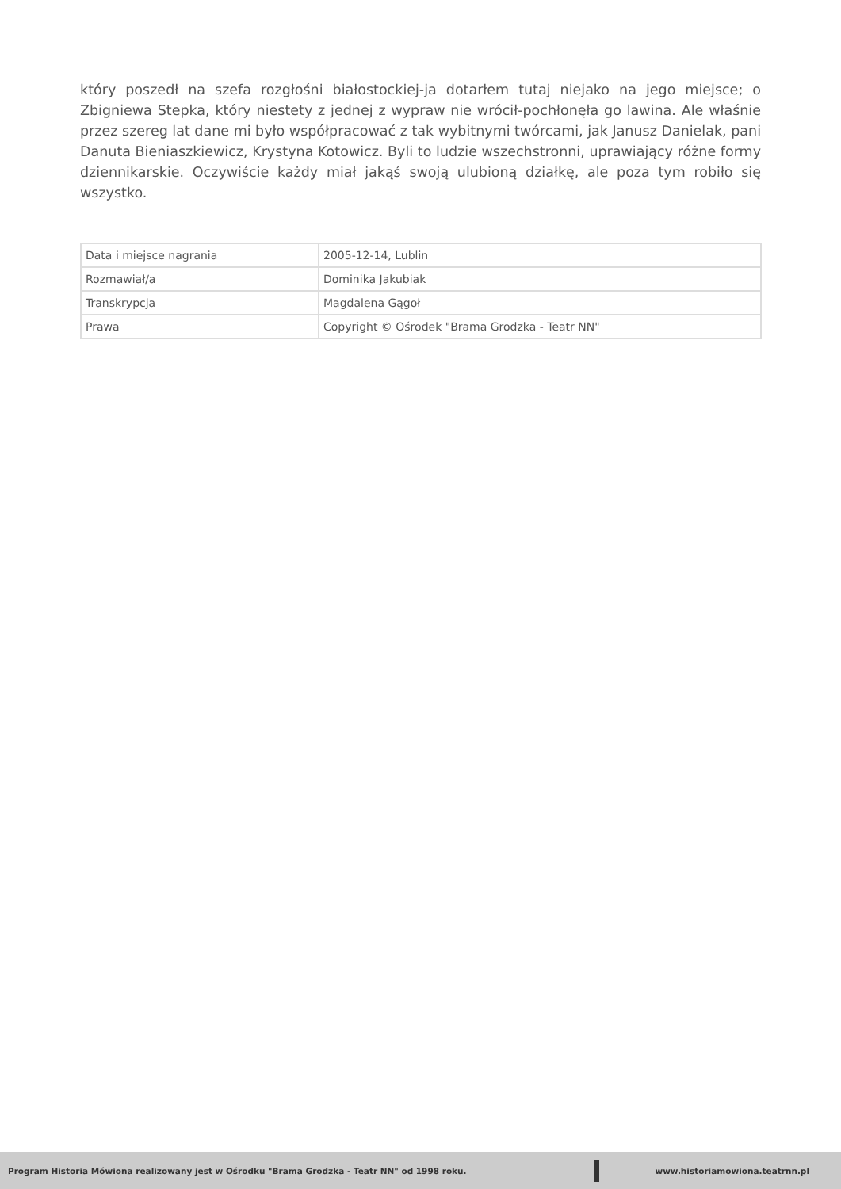który poszedł na szefa rozgłośni białostockiej-ja dotarłem tutaj niejako na jego miejsce; o Zbigniewa Stepka, który niestety z jednej z wypraw nie wrócił-pochłonęła go lawina. Ale właśnie przez szereg lat dane mi było współpracować z tak wybitnymi twórcami, jak Janusz Danielak, pani Danuta Bieniaszkiewicz, Krystyna Kotowicz. Byli to ludzie wszechstronni, uprawiający różne formy dziennikarskie. Oczywiście każdy miał jakąś swoją ulubioną działkę, ale poza tym robiło się wszystko.
| Data i miejsce nagrania | 2005-12-14, Lublin |
| Rozmawiał/a | Dominika Jakubiak |
| Transkrypcja | Magdalena Gągoł |
| Prawa | Copyright © Ośrodek "Brama Grodzka - Teatr NN" |
Program Historia Mówiona realizowany jest w Ośrodku "Brama Grodzka - Teatr NN" od 1998 roku.
www.historiamowiona.teatrnn.pl